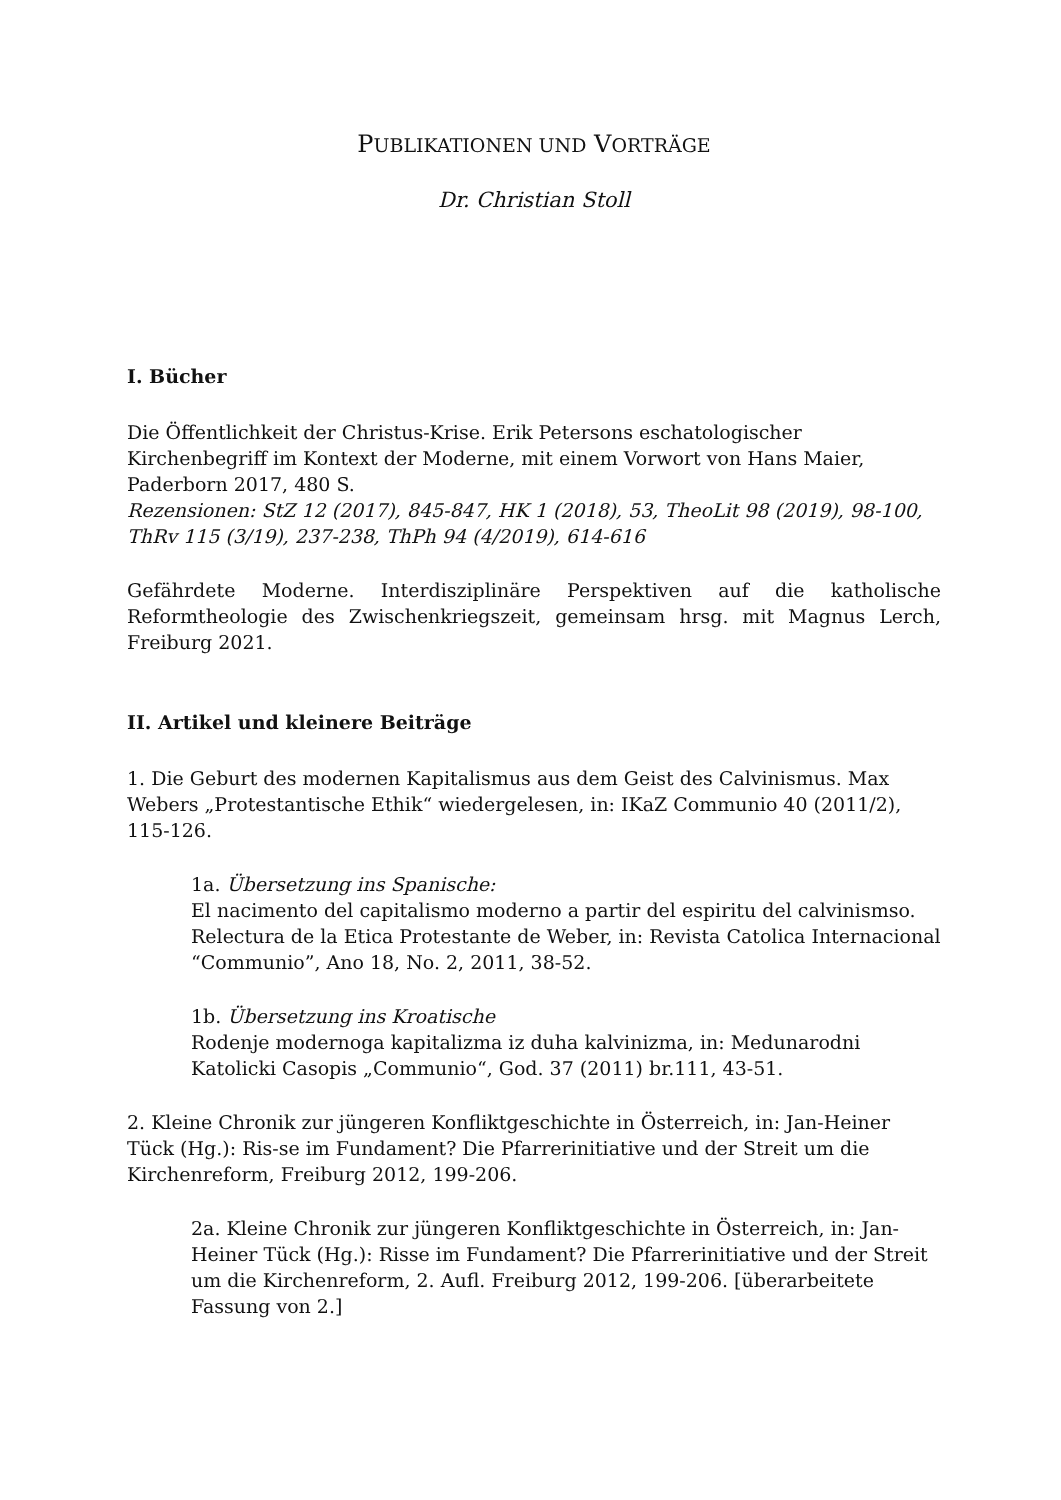PUBLIKATIONEN UND VORTRÄGE
Dr. Christian Stoll
I. Bücher
Die Öffentlichkeit der Christus-Krise. Erik Petersons eschatologischer Kirchenbegriff im Kontext der Moderne, mit einem Vorwort von Hans Maier, Paderborn 2017, 480 S.
Rezensionen: StZ 12 (2017), 845-847, HK 1 (2018), 53, TheoLit 98 (2019), 98-100, ThRv 115 (3/19), 237-238, ThPh 94 (4/2019), 614-616
Gefährdete Moderne. Interdisziplinäre Perspektiven auf die katholische Reformtheologie des Zwischenkriegszeit, gemeinsam hrsg. mit Magnus Lerch, Freiburg 2021.
II. Artikel und kleinere Beiträge
1. Die Geburt des modernen Kapitalismus aus dem Geist des Calvinismus. Max Webers „Protestantische Ethik“ wiedergelesen, in: IKaZ Communio 40 (2011/2), 115-126.
1a. Übersetzung ins Spanische:
El nacimento del capitalismo moderno a partir del espiritu del calvinismso. Relectura de la Etica Protestante de Weber, in: Revista Catolica Internacional “Communio”, Ano 18, No. 2, 2011, 38-52.
1b. Übersetzung ins Kroatische
Rodenje modernoga kapitalizma iz duha kalvinizma, in: Medunarodni Katolicki Casopis „Communio“, God. 37 (2011) br.111, 43-51.
2. Kleine Chronik zur jüngeren Konfliktgeschichte in Österreich, in: Jan-Heiner Tück (Hg.): Ris-se im Fundament? Die Pfarrerinitiative und der Streit um die Kirchenreform, Freiburg 2012, 199-206.
2a. Kleine Chronik zur jüngeren Konfliktgeschichte in Österreich, in: Jan-Heiner Tück (Hg.): Risse im Fundament? Die Pfarrerinitiative und der Streit um die Kirchenreform, 2. Aufl. Freiburg 2012, 199-206. [überarbeitete Fassung von 2.]